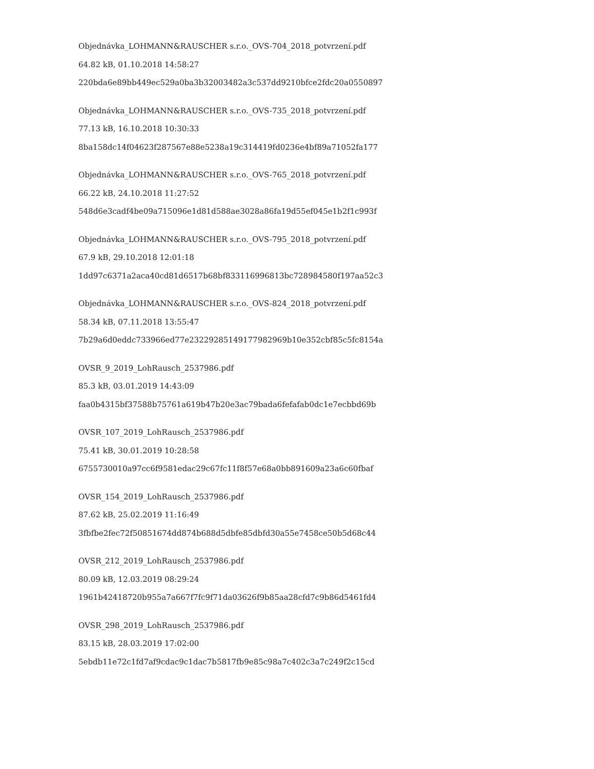Objednávka_LOHMANN&RAUSCHER s.r.o._OVS-704_2018_potvrzení.pdf
64.82 kB, 01.10.2018 14:58:27
220bda6e89bb449ec529a0ba3b32003482a3c537dd9210bfce2fdc20a0550897
Objednávka_LOHMANN&RAUSCHER s.r.o._OVS-735_2018_potvrzení.pdf
77.13 kB, 16.10.2018 10:30:33
8ba158dc14f04623f287567e88e5238a19c314419fd0236e4bf89a71052fa177
Objednávka_LOHMANN&RAUSCHER s.r.o._OVS-765_2018_potvrzení.pdf
66.22 kB, 24.10.2018 11:27:52
548d6e3cadf4be09a715096e1d81d588ae3028a86fa19d55ef045e1b2f1c993f
Objednávka_LOHMANN&RAUSCHER s.r.o._OVS-795_2018_potvrzení.pdf
67.9 kB, 29.10.2018 12:01:18
1dd97c6371a2aca40cd81d6517b68bf833116996813bc728984580f197aa52c3
Objednávka_LOHMANN&RAUSCHER s.r.o._OVS-824_2018_potvrzení.pdf
58.34 kB, 07.11.2018 13:55:47
7b29a6d0eddc733966ed77e2322928514917798​2969b10e352cbf85c5fc8154a
OVSR_9_2019_LohRausch_2537986.pdf
85.3 kB, 03.01.2019 14:43:09
faa0b4315bf37588b75761a619b47b20e3ac79bada6fefafab0dc1e7ecbbd69b
OVSR_107_2019_LohRausch_2537986.pdf
75.41 kB, 30.01.2019 10:28:58
6755730010a97cc6f9581edac29c67fc11f8f57e68a0bb891609a23a6c60fbaf
OVSR_154_2019_LohRausch_2537986.pdf
87.62 kB, 25.02.2019 11:16:49
3fbfbe2fec72f50851674dd874b688d5dbfe85dbfd30a55e7458ce50b5d68c44
OVSR_212_2019_LohRausch_2537986.pdf
80.09 kB, 12.03.2019 08:29:24
1961b42418720b955a7a667f7fc9f71da03626f9b85aa28cfd7c9b86d5461fd4
OVSR_298_2019_LohRausch_2537986.pdf
83.15 kB, 28.03.2019 17:02:00
5ebdb11e72c1fd7af9cdac9c1dac7b5817fb9e85c98a7c402c3a7c249f2c15cd